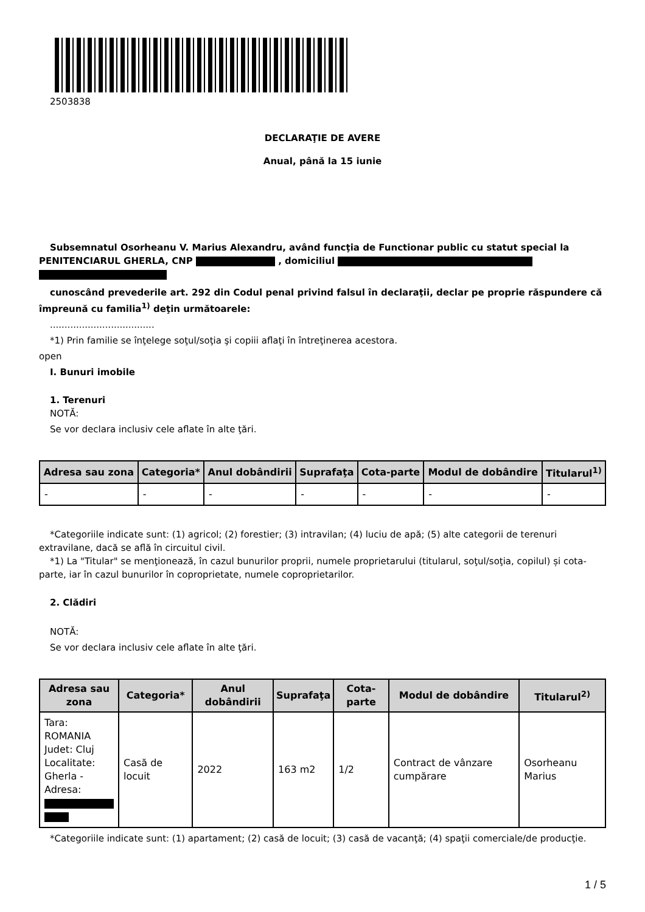2503838
DECLARAŢIE DE AVERE
Anual, până la 15 iunie
Subsemnatul Osorheanu V. Marius Alexandru, având funcţia de Functionar public cu statut special la PENITENCIARUL GHERLA, CNP , domiciliul
cunoscând prevederile art. 292 din Codul penal privind falsul în declaraţii, declar pe proprie răspundere că împreună cu familia<sup>1)</sup> deţin următoarele:
....................................
*1) Prin familie se înţelege soţul/soţia şi copiii aflaţi în întreţinerea acestora.
open
I. Bunuri imobile
1. Terenuri
NOTĂ:
Se vor declara inclusiv cele aflate în alte ţări.
| Adresa sau zona | Categoria* | Anul dobândirii | Suprafaţa | Cota-parte | Modul de dobândire | Titularul<sup>1)</sup> |
| --- | --- | --- | --- | --- | --- | --- |
| - | - | - | - | - | - | - |
*Categoriile indicate sunt: (1) agricol; (2) forestier; (3) intravilan; (4) luciu de apă; (5) alte categorii de terenuri extravilane, dacă se află în circuitul civil.
*1) La "Titular" se menţionează, în cazul bunurilor proprii, numele proprietarului (titularul, soţul/soţia, copilul) și cota-parte, iar în cazul bunurilor în coproprietate, numele coproprietarilor.
2. Clădiri
NOTĂ:
Se vor declara inclusiv cele aflate în alte ţări.
| Adresa sau zona | Categoria* | Anul dobândirii | Suprafaţa | Cota-parte | Modul de dobândire | Titularul<sup>2)</sup> |
| --- | --- | --- | --- | --- | --- | --- |
| Tara: ROMANIA Judet: Cluj Localitate: Gherla - Adresa: | Casă de locuit | 2022 | 163 m2 | 1/2 | Contract de vânzare cumpărare | Osorheanu Marius |
*Categoriile indicate sunt: (1) apartament; (2) casă de locuit; (3) casă de vacanţă; (4) spaţii comerciale/de producţie.
1 / 5